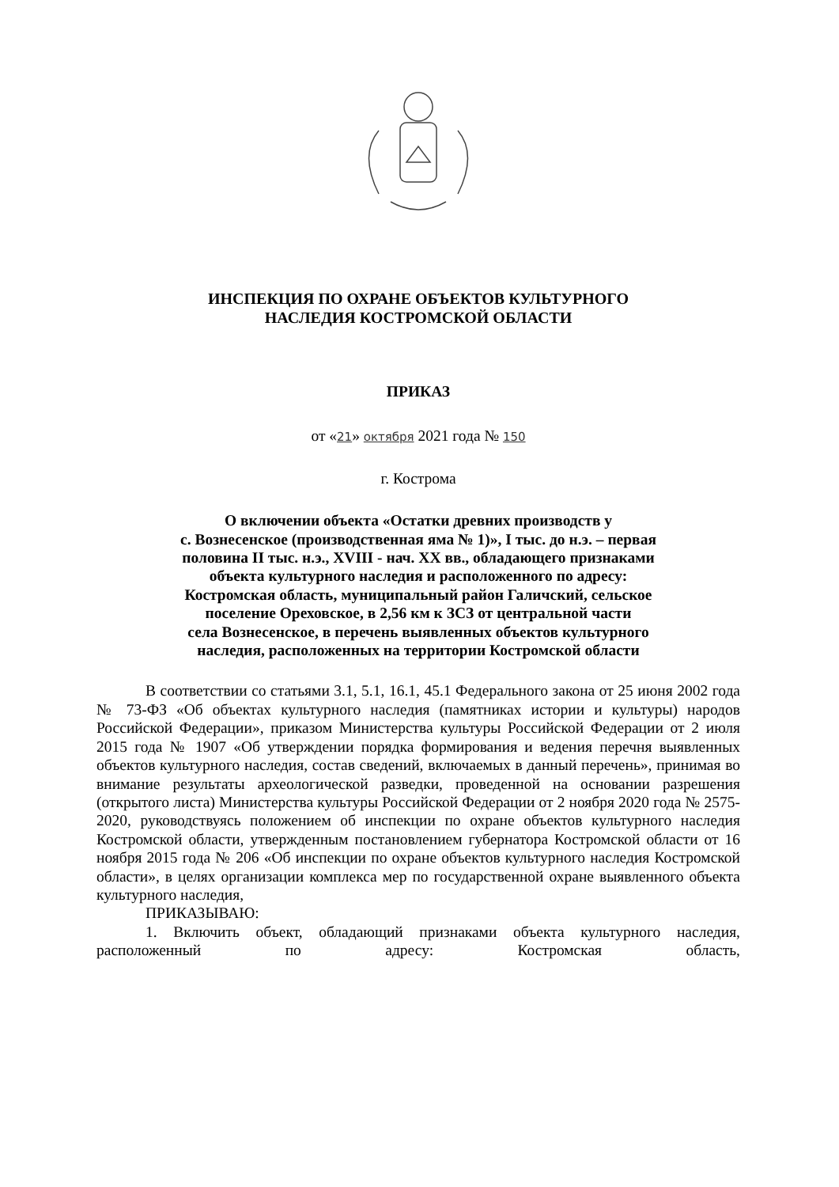ИНСПЕКЦИЯ ПО ОХРАНЕ ОБЪЕКТОВ КУЛЬТУРНОГО
НАСЛЕДИЯ КОСТРОМСКОЙ ОБЛАСТИ
ПРИКАЗ
от «21» октября 2021 года № 150
г. Кострома
О включении объекта «Остатки древних производств у
с. Вознесенское (производственная яма № 1)», I тыс. до н.э. – первая
половина II тыс. н.э., XVIII - нач. XX вв., обладающего признаками
объекта культурного наследия и расположенного по адресу:
Костромская область, муниципальный район Галичский, сельское
поселение Ореховское, в 2,56 км к ЗСЗ от центральной части
села Вознесенское, в перечень выявленных объектов культурного
наследия, расположенных на территории Костромской области
В соответствии со статьями 3.1, 5.1, 16.1, 45.1 Федерального закона от 25 июня 2002 года № 73-ФЗ «Об объектах культурного наследия (памятниках истории и культуры) народов Российской Федерации», приказом Министерства культуры Российской Федерации от 2 июля 2015 года № 1907 «Об утверждении порядка формирования и ведения перечня выявленных объектов культурного наследия, состав сведений, включаемых в данный перечень», принимая во внимание результаты археологической разведки, проведенной на основании разрешения (открытого листа) Министерства культуры Российской Федерации от 2 ноября 2020 года № 2575-2020, руководствуясь положением об инспекции по охране объектов культурного наследия Костромской области, утвержденным постановлением губернатора Костромской области от 16 ноября 2015 года № 206 «Об инспекции по охране объектов культурного наследия Костромской области», в целях организации комплекса мер по государственной охране выявленного объекта культурного наследия,
ПРИКАЗЫВАЮ:
1. Включить объект, обладающий признаками объекта культурного наследия, расположенный по адресу: Костромская область,